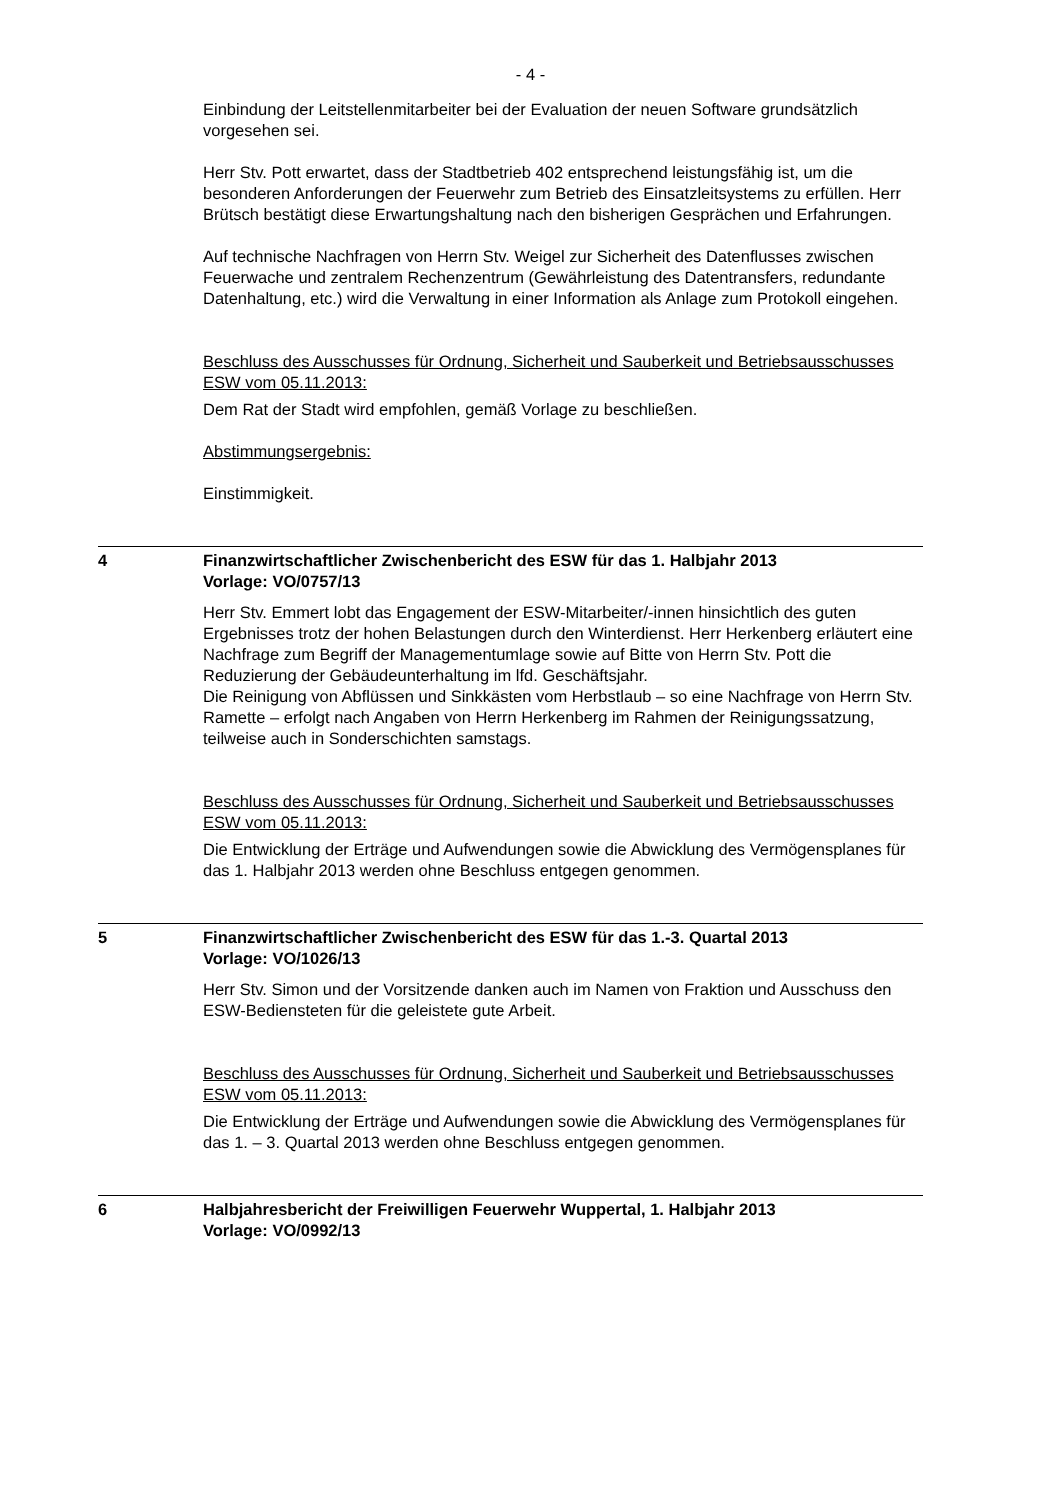- 4 -
Einbindung der Leitstellenmitarbeiter bei der Evaluation der neuen Software grundsätzlich vorgesehen sei.
Herr Stv. Pott erwartet, dass der Stadtbetrieb 402 entsprechend leistungsfähig ist, um die besonderen Anforderungen der Feuerwehr zum Betrieb des Einsatzleitsystems zu erfüllen. Herr Brütsch bestätigt diese Erwartungshaltung nach den bisherigen Gesprächen und Erfahrungen.
Auf technische Nachfragen von Herrn Stv. Weigel zur Sicherheit des Datenflusses zwischen Feuerwache und zentralem Rechenzentrum (Gewährleistung des Datentransfers, redundante Datenhaltung, etc.) wird die Verwaltung in einer Information als Anlage zum Protokoll eingehen.
Beschluss des Ausschusses für Ordnung, Sicherheit und Sauberkeit und Betriebsausschusses ESW vom 05.11.2013:
Dem Rat der Stadt wird empfohlen, gemäß Vorlage zu beschließen.
Abstimmungsergebnis:
Einstimmigkeit.
4 Finanzwirtschaftlicher Zwischenbericht des ESW für das 1. Halbjahr 2013
Vorlage: VO/0757/13
Herr Stv. Emmert lobt das Engagement der ESW-Mitarbeiter/-innen hinsichtlich des guten Ergebnisses trotz der hohen Belastungen durch den Winterdienst. Herr Herkenberg erläutert eine Nachfrage zum Begriff der Managementumlage sowie auf Bitte von Herrn Stv. Pott die Reduzierung der Gebäudeunterhaltung im lfd. Geschäftsjahr.
Die Reinigung von Abflüssen und Sinkkästen vom Herbstlaub – so eine Nachfrage von Herrn Stv. Ramette – erfolgt nach Angaben von Herrn Herkenberg im Rahmen der Reinigungssatzung, teilweise auch in Sonderschichten samstags.
Beschluss des Ausschusses für Ordnung, Sicherheit und Sauberkeit und Betriebsausschusses ESW vom 05.11.2013:
Die Entwicklung der Erträge und Aufwendungen sowie die Abwicklung des Vermögensplanes für das 1. Halbjahr 2013 werden ohne Beschluss entgegen genommen.
5 Finanzwirtschaftlicher Zwischenbericht des ESW für das 1.-3. Quartal 2013
Vorlage: VO/1026/13
Herr Stv. Simon und der Vorsitzende danken auch im Namen von Fraktion und Ausschuss den ESW-Bediensteten für die geleistete gute Arbeit.
Beschluss des Ausschusses für Ordnung, Sicherheit und Sauberkeit und Betriebsausschusses ESW vom 05.11.2013:
Die Entwicklung der Erträge und Aufwendungen sowie die Abwicklung des Vermögensplanes für das 1. – 3. Quartal 2013 werden ohne Beschluss entgegen genommen.
6 Halbjahresbericht der Freiwilligen Feuerwehr Wuppertal, 1. Halbjahr 2013
Vorlage: VO/0992/13